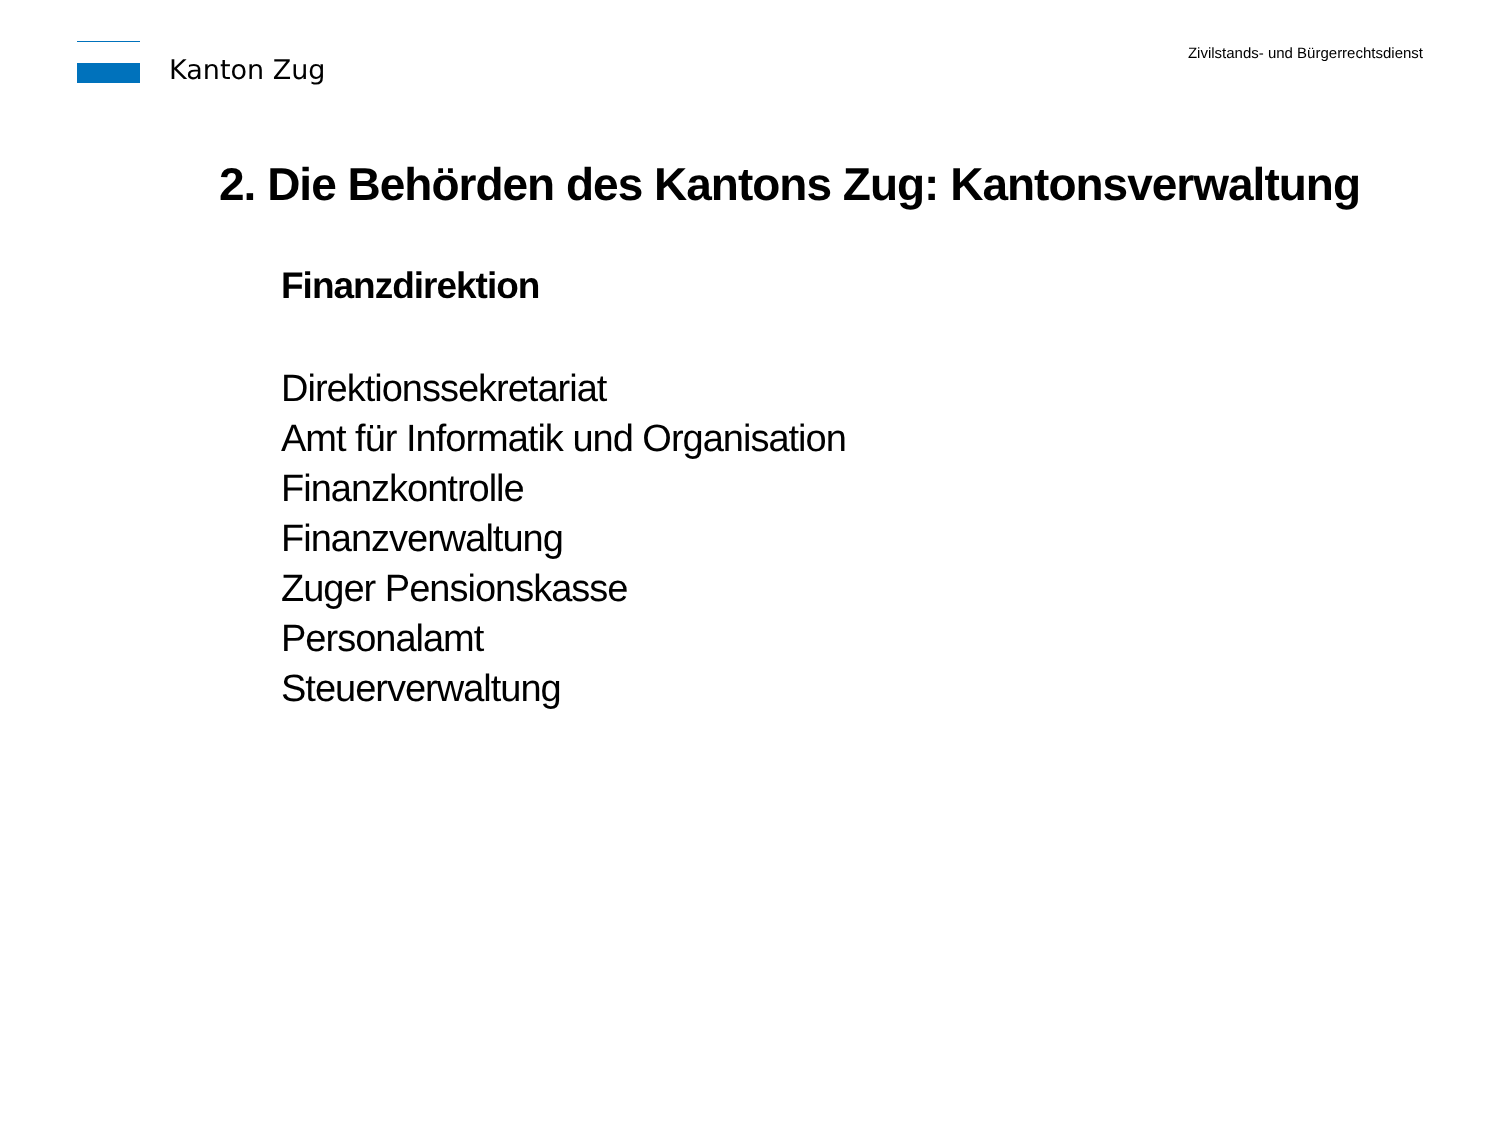Kanton Zug
Zivilstands- und Bürgerrechtsdienst
2. Die Behörden des Kantons Zug: Kantonsverwaltung
Finanzdirektion
Direktionssekretariat
Amt für Informatik und Organisation
Finanzkontrolle
Finanzverwaltung
Zuger Pensionskasse
Personalamt
Steuerverwaltung